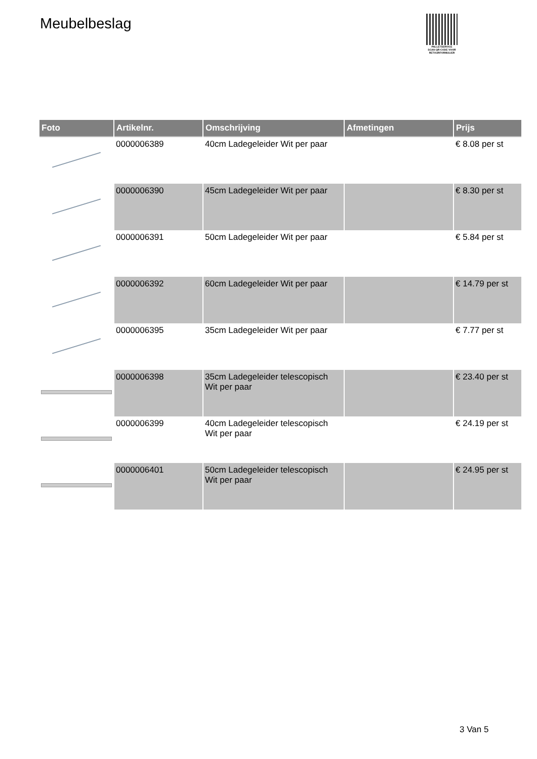Meubelbeslag
PALLETSERVICE
SCAN QR-CODE VOOR RETOURFORMULIER
| Foto | Artikelnr. | Omschrijving | Afmetingen | Prijs |
| --- | --- | --- | --- | --- |
| | 0000006389 | 40cm Ladegeleider Wit per paar | | € 8.08 per st |
| | 0000006390 | 45cm Ladegeleider Wit per paar | | € 8.30 per st |
| | 0000006391 | 50cm Ladegeleider Wit per paar | | € 5.84 per st |
| | 0000006392 | 60cm Ladegeleider Wit per paar | | € 14.79 per st |
| | 0000006395 | 35cm Ladegeleider Wit per paar | | € 7.77 per st |
| | 0000006398 | 35cm Ladegeleider telescopisch Wit per paar | | € 23.40 per st |
| | 0000006399 | 40cm Ladegeleider telescopisch Wit per paar | | € 24.19 per st |
| | 0000006401 | 50cm Ladegeleider telescopisch Wit per paar | | € 24.95 per st |
3 Van 5